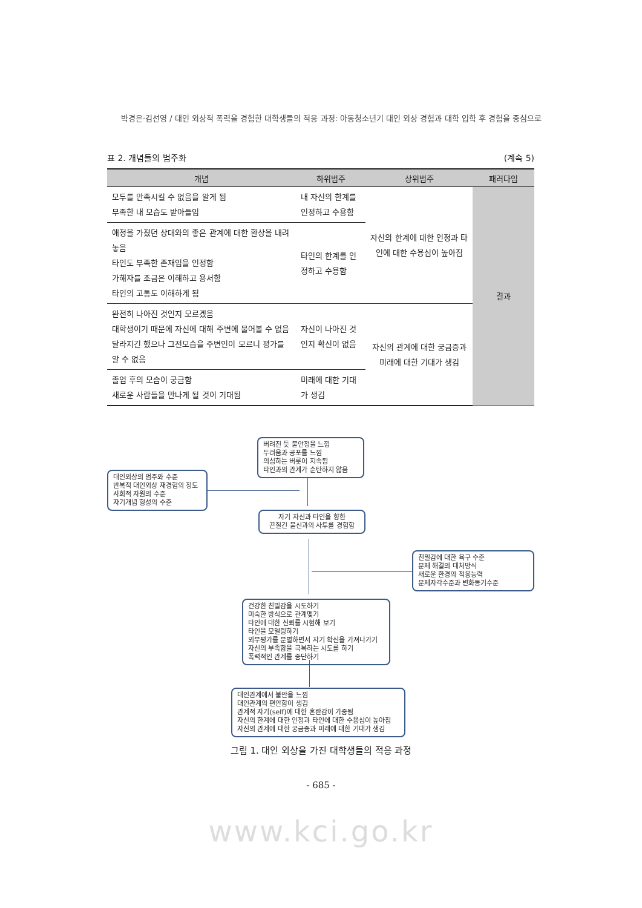박경은·김선영 / 대인 외상적 폭력을 경험한 대학생들의 적응 과정: 아동청소년기 대인 외상 경험과 대학 입학 후 경험을 중심으로
표 2. 개념들의 범주화 (계속 5)
| 개념 | 하위범주 | 상위범주 | 패러다임 |
| --- | --- | --- | --- |
| 모두를 만족시킬 수 없음을 알게 됨 부족한 내 모습도 받아들임 | 내 자신의 한계를 인정하고 수용함 | 자신의 한계에 대한 인정과 타인에 대한 수용심이 높아짐 | 결과 |
| 애정을 가졌던 상대와의 좋은 관계에 대한 환상을 내려놓음 타인도 부족한 존재임을 인정함 가해자를 조금은 이해하고 용서함 타인의 고통도 이해하게 됨 | 타인의 한계를 인정하고 수용함 | | |
| 완전히 나아진 것인지 모르겠음 대학생이기 때문에 자신에 대해 주변에 물어볼 수 없음 달라지긴 했으나 그전모습을 주변인이 모르니 평가를 알 수 없음 | 자신이 나아진 것인지 확신이 없음 | 자신의 관계에 대한 궁금증과 미래에 대한 기대가 생김 | |
| 졸업 후의 모습이 궁금함 새로운 사람들을 만나게 될 것이 기대됨 | 미래에 대한 기대가 생김 | | |
버려진 듯 불안정을 느낌
두려움과 공포를 느낌
의심하는 버릇이 지속됨
타인과의 관계가 순탄하지 않음
대인외상의 범주와 수준
반복적 대인외상 재경험의 정도
사회적 자원의 수준
자기개념 형성의 수준
자기 자신과 타인을 향한
끈질긴 불신과의 사투를 경험함
친밀감에 대한 욕구 수준
문제 해결의 대처방식
새로운 환경의 적응능력
문제자각수준과 변화동기수준
건강한 친밀감을 시도하기
미숙한 방식으로 관계맺기
타인에 대한 신뢰를 시험해 보기
타인을 모델링하기
외부평가를 분별하면서 자기 확신을 가져나가기
자신의 부족함을 극복하는 시도를 하기
폭력적인 관계를 중단하기
대인관계에서 불안을 느낌
대인관계의 편안함이 생김
관계적 자기(self)에 대한 혼란감이 가중됨
자신의 한계에 대한 인정과 타인에 대한 수용심이 높아짐
자신의 관계에 대한 궁금증과 미래에 대한 기대가 생김
그림 1. 대인 외상을 가진 대학생들의 적응 과정
- 685 -
www.kci.go.kr